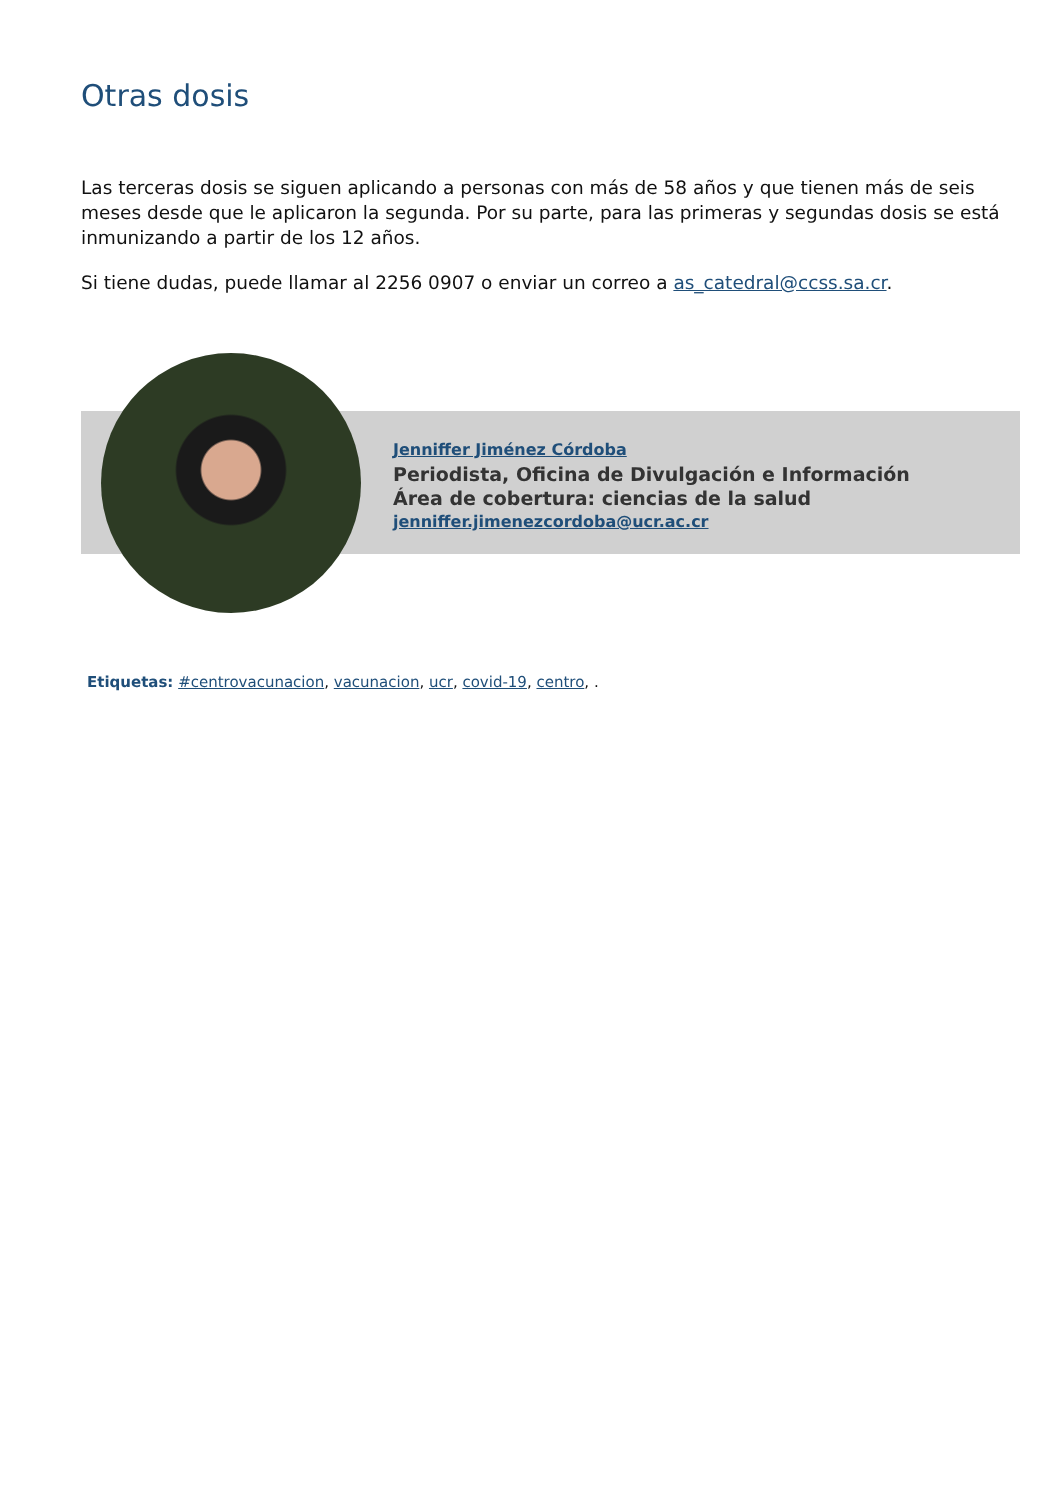Otras dosis
Las terceras dosis se siguen aplicando a personas con más de 58 años y que tienen más de seis meses desde que le aplicaron la segunda. Por su parte, para las primeras y segundas dosis se está inmunizando a partir de los 12 años.
Si tiene dudas, puede llamar al 2256 0907 o enviar un correo a as_catedral@ccss.sa.cr.
Jenniffer Jiménez Córdoba
Periodista, Oficina de Divulgación e Información
Área de cobertura: ciencias de la salud
jenniffer.jimenezcordoba@ucr.ac.cr
Etiquetas: #centrovacunacion, vacunacion, ucr, covid-19, centro, .